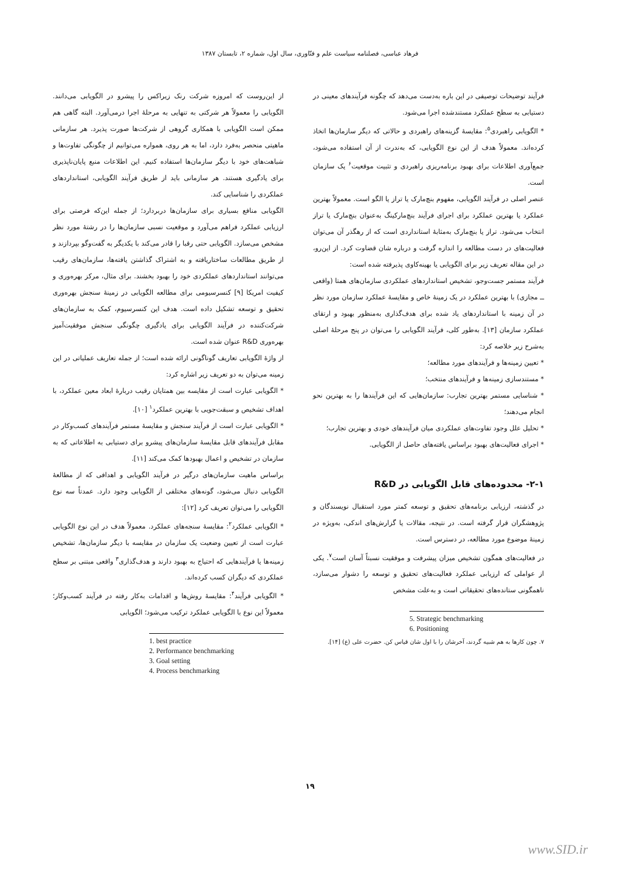فرهاد عباسی، فصلنامه سیاست علم و فنّاوری، سال اول، شماره ۲، تابستان ۱۳۸۷
از این‌روست که امروزه شرکت رنک زیراکس را پیشرو در الگویابی می‌دانند. الگویابی را معمولاً هر شرکتی به تنهایی به مرحلۀ اجرا درمی‌آورد. البته گاهی هم ممکن است الگویابی با همکاری گروهی از شرکت‌ها صورت پذیرد. هر سازمانی ماهیتی منحصر به‌فرد دارد، اما به هر روی، همواره می‌توانیم از چگونگی تفاوت‌ها و شباهت‌های خود با دیگر سازمان‌ها استفاده کنیم. این اطلاعات منبع پایان‌ناپذیری برای یادگیری هستند. هر سازمانی باید از طریق فرآیند الگویابی، استانداردهای عملکردی را شناسایی کند.
الگویابی منافع بسیاری برای سازمان‌ها دربردارد؛ از جمله این‌که فرصتی برای ارزیابی عملکرد فراهم می‌آورد و موقعیت نسبی سازمان‌ها را در رشتۀ مورد نظر مشخص می‌سازد. الگویابی حتی رقبا را قادر می‌کند با یکدیگر به گفت‌وگو بپردازند و از طریق مطالعات ساختاریافته و به اشتراک گذاشتن یافته‌ها، سازمان‌های رقیب می‌توانند استانداردهای عملکردی خود را بهبود بخشند. برای مثال، مرکز بهره‌وری و کیفیت امریکا [۹] کنسرسیومی برای مطالعه الگویابی در زمینۀ سنجش بهره‌وری تحقیق و توسعه تشکیل داده است. هدف این کنسرسیوم، کمک به سازمان‌های شرکت‌کننده در فرآیند الگویابی برای یادگیری چگونگی سنجش موفقیت‌آمیز بهره‌وری R&D عنوان شده است.
از واژۀ الگویابی تعاریف گوناگونی ارائه شده است؛ از جمله تعاریف عملیاتی در این زمینه می‌توان به دو تعریف زیر اشاره کرد:
* الگویابی عبارت است از مقایسه بین همتایان رقیب دربارۀ ابعاد معین عملکرد، با اهداف تشخیص و سبقت‌جویی با بهترین عملکرد<sup>۱</sup> [۱۰].
* الگویابی عبارت است از فرآیند سنجش و مقایسۀ مستمر فرآیندهای کسب‌وکار در مقابل فرآیندهای قابل مقایسۀ سازمان‌های پیشرو برای دستیابی به اطلاعاتی که به سازمان در تشخیص و اعمال بهبودها کمک می‌کند [۱۱].
براساس ماهیت سازمان‌های درگیر در فرآیند الگویابی و اهدافی که از مطالعۀ الگویابی دنبال می‌شود، گونه‌های مختلفی از الگویابی وجود دارد. عمدتاً سه نوع الگویابی را می‌توان تعریف کرد [۱۲]:
* الگویابی عملکرد<sup>۲</sup>: مقایسۀ سنجه‌های عملکرد. معمولاً هدف در این نوع الگویابی عبارت است از تعیین وضعیت یک سازمان در مقایسه با دیگر سازمان‌ها، تشخیص زمینه‌ها یا فرآیندهایی که احتیاج به بهبود دارند و هدف‌گذاری<sup>۳</sup> واقعی مبتنی بر سطح عملکردی که دیگران کسب کرده‌اند.
* الگویابی فرآیند<sup>۴</sup>: مقایسۀ روش‌ها و اقدامات به‌کار رفته در فرآیند کسب‌وکار؛ معمولاً این نوع با الگویابی عملکرد ترکیب می‌شود؛ الگویابی
1. best practice
2. Performance benchmarking
3. Goal setting
4. Process benchmarking
فرآیند توضیحات توصیفی در این باره به‌دست می‌دهد که چگونه فرآیندهای معینی در دستیابی به سطح عملکرد مستندشده اجرا می‌شود.
* الگویابی راهبردی<sup>۵</sup>: مقایسۀ گزینه‌های راهبردی و حالاتی که دیگر سازمان‌ها اتخاذ کرده‌اند. معمولاً هدف از این نوع الگویابی، که به‌ندرت از آن استفاده می‌شود، جمع‌آوری اطلاعات برای بهبود برنامه‌ریزی راهبردی و تثبیت موقعیت<sup>۶</sup> یک سازمان است.
عنصر اصلی در فرآیند الگویابی، مفهوم بنچ‌مارک یا تراز یا الگو است. معمولاً بهترین عملکرد یا بهترین عملکرد برای اجرای فرآیند بنچ‌مارکینگ به‌عنوان بنچ‌مارک یا تراز انتخاب می‌شود. تراز یا بنچ‌مارک به‌مثابۀ استانداردی است که از رهگذر آن می‌توان فعالیت‌های در دست مطالعه را اندازه گرفت و درباره شان قضاوت کرد. از این‌رو، در این مقاله تعریف زیر برای الگویابی یا بهینه‌کاوی پذیرفته شده است:
فرآیند مستمر جست‌وجو، تشخیص استانداردهای عملکردی سازمان‌های همتا (واقعی ــ مجازی) با بهترین عملکرد در یک زمینۀ خاص و مقایسۀ عملکرد سازمان مورد نظر در آن زمینه با استانداردهای یاد شده برای هدف‌گذاری به‌منظور بهبود و ارتقای عملکرد سازمان [۱۳]. به‌طور کلی، فرآیند الگویابی را می‌توان در پنج مرحلۀ اصلی به‌شرح زیر خلاصه کرد:
* تعیین زمینه‌ها و فرآیندهای مورد مطالعه؛
* مستندسازی زمینه‌ها و فرآیندهای منتخب؛
* شناسایی مستمر بهترین تجارب: سازمان‌هایی که این فرآیندها را به بهترین نحو انجام می‌دهند؛
* تحلیل علل وجود تفاوت‌های عملکردی میان فرآیندهای خودی و بهترین تجارب؛
* اجرای فعالیت‌های بهبود براساس یافته‌های حاصل از الگویابی.
۲-۱- محدوده‌های قابل الگویابی در R&D
در گذشته، ارزیابی برنامه‌های تحقیق و توسعه کمتر مورد استقبال نویسندگان و پژوهشگران قرار گرفته است. در نتیجه، مقالات یا گزارش‌های اندکی، به‌ویژه در زمینۀ موضوع مورد مطالعه، در دسترس است.
در فعالیت‌های همگون تشخیص میزان پیشرفت و موفقیت نسبتاً آسان است<sup>۷</sup>. یکی از عواملی که ارزیابی عملکرد فعالیت‌های تحقیق و توسعه را دشوار می‌سازد، ناهمگونی ستانده‌های تحقیقاتی است و به‌علت مشخص
5. Strategic benchmarking
6. Positioning
۷. چون کارها به هم شبیه گردند، آخرشان را با اول شان قیاس کن. حضرت علی (ع) [۱۴].
۱۹
www.SID.ir